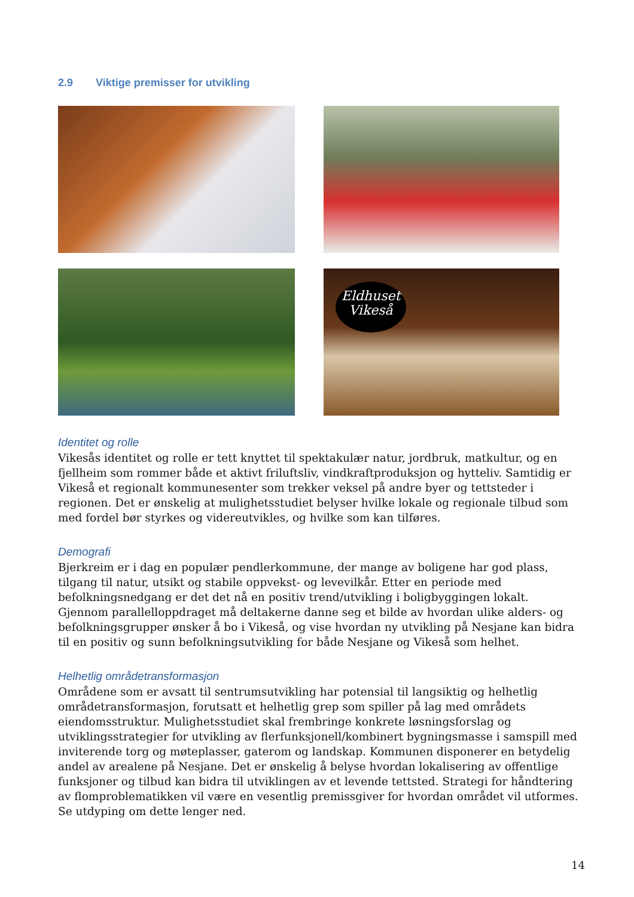2.9 Viktige premisser for utvikling
Eldhuset
Vikeså
Identitet og rolle
Vikesås identitet og rolle er tett knyttet til spektakulær natur, jordbruk, matkultur, og en fjellheim som rommer både et aktivt friluftsliv, vindkraftproduksjon og hytteliv. Samtidig er Vikeså et regionalt kommunesenter som trekker veksel på andre byer og tettsteder i regionen. Det er ønskelig at mulighetsstudiet belyser hvilke lokale og regionale tilbud som med fordel bør styrkes og videreutvikles, og hvilke som kan tilføres.
Demografi
Bjerkreim er i dag en populær pendlerkommune, der mange av boligene har god plass, tilgang til natur, utsikt og stabile oppvekst- og levevilkår. Etter en periode med befolkningsnedgang er det det nå en positiv trend/utvikling i boligbyggingen lokalt.
Gjennom parallelloppdraget må deltakerne danne seg et bilde av hvordan ulike alders- og befolkningsgrupper ønsker å bo i Vikeså, og vise hvordan ny utvikling på Nesjane kan bidra til en positiv og sunn befolkningsutvikling for både Nesjane og Vikeså som helhet.
Helhetlig områdetransformasjon
Områdene som er avsatt til sentrumsutvikling har potensial til langsiktig og helhetlig områdetransformasjon, forutsatt et helhetlig grep som spiller på lag med områdets eiendomsstruktur. Mulighetsstudiet skal frembringe konkrete løsningsforslag og utviklingsstrategier for utvikling av flerfunksjonell/kombinert bygningsmasse i samspill med inviterende torg og møteplasser, gaterom og landskap. Kommunen disponerer en betydelig andel av arealene på Nesjane. Det er ønskelig å belyse hvordan lokalisering av offentlige funksjoner og tilbud kan bidra til utviklingen av et levende tettsted. Strategi for håndtering av flomproblematikken vil være en vesentlig premissgiver for hvordan området vil utformes. Se utdyping om dette lenger ned.
14